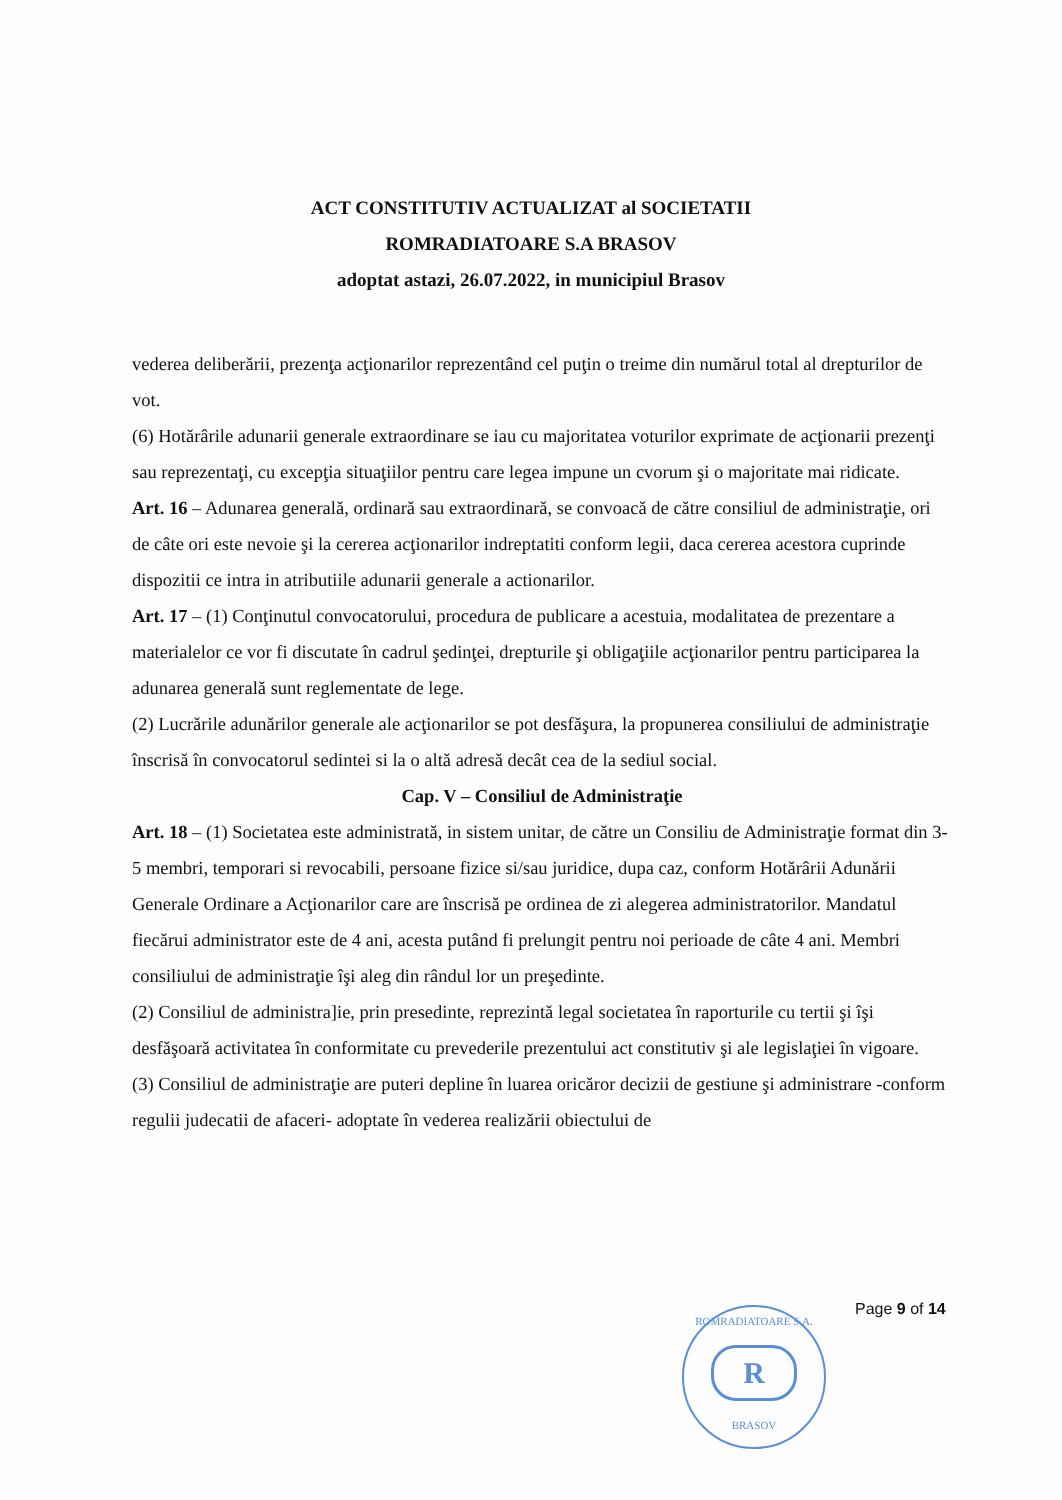ACT CONSTITUTIV ACTUALIZAT al SOCIETATII
ROMRADIATOARE S.A BRASOV
adoptat astazi, 26.07.2022, in municipiul Brasov
vederea deliberării, prezenţa acţionarilor reprezentând cel puţin o treime din numărul total al drepturilor de vot.
(6) Hotărârile adunarii generale extraordinare se iau cu majoritatea voturilor exprimate de acţionarii prezenţi sau reprezentaţi, cu excepţia situaţiilor pentru care legea impune un cvorum şi o majoritate mai ridicate.
Art. 16 – Adunarea generală, ordinară sau extraordinară, se convoacă de către consiliul de administraţie, ori de câte ori este nevoie şi la cererea acţionarilor indreptatiti conform legii, daca cererea acestora cuprinde dispozitii ce intra in atributiile adunarii generale a actionarilor.
Art. 17 – (1) Conţinutul convocatorului, procedura de publicare a acestuia, modalitatea de prezentare a materialelor ce vor fi discutate în cadrul şedinţei, drepturile şi obligaţiile acţionarilor pentru participarea la adunarea generală sunt reglementate de lege.
(2) Lucrările adunărilor generale ale acţionarilor se pot desfăşura, la propunerea consiliului de administraţie înscrisă în convocatorul sedintei si la o altă adresă decât cea de la sediul social.
Cap. V – Consiliul de Administraţie
Art. 18 – (1) Societatea este administrată, in sistem unitar, de către un Consiliu de Administraţie format din 3-5 membri, temporari si revocabili, persoane fizice si/sau juridice, dupa caz, conform Hotărârii Adunării Generale Ordinare a Acţionarilor care are înscrisă pe ordinea de zi alegerea administratorilor. Mandatul fiecărui administrator este de 4 ani, acesta putând fi prelungit pentru noi perioade de câte 4 ani. Membri consiliului de administraţie îşi aleg din rândul lor un preşedinte.
(2) Consiliul de administra]ie, prin presedinte, reprezintă legal societatea în raporturile cu tertii şi îşi desfăşoară activitatea în conformitate cu prevederile prezentului act constitutiv şi ale legislaţiei în vigoare.
(3) Consiliul de administraţie are puteri depline în luarea oricăror decizii de gestiune şi administrare -conform regulii judecatii de afaceri- adoptate în vederea realizării obiectului de
ROMRADIATOARE S.A.
R
BRASOV
Page 9 of 14